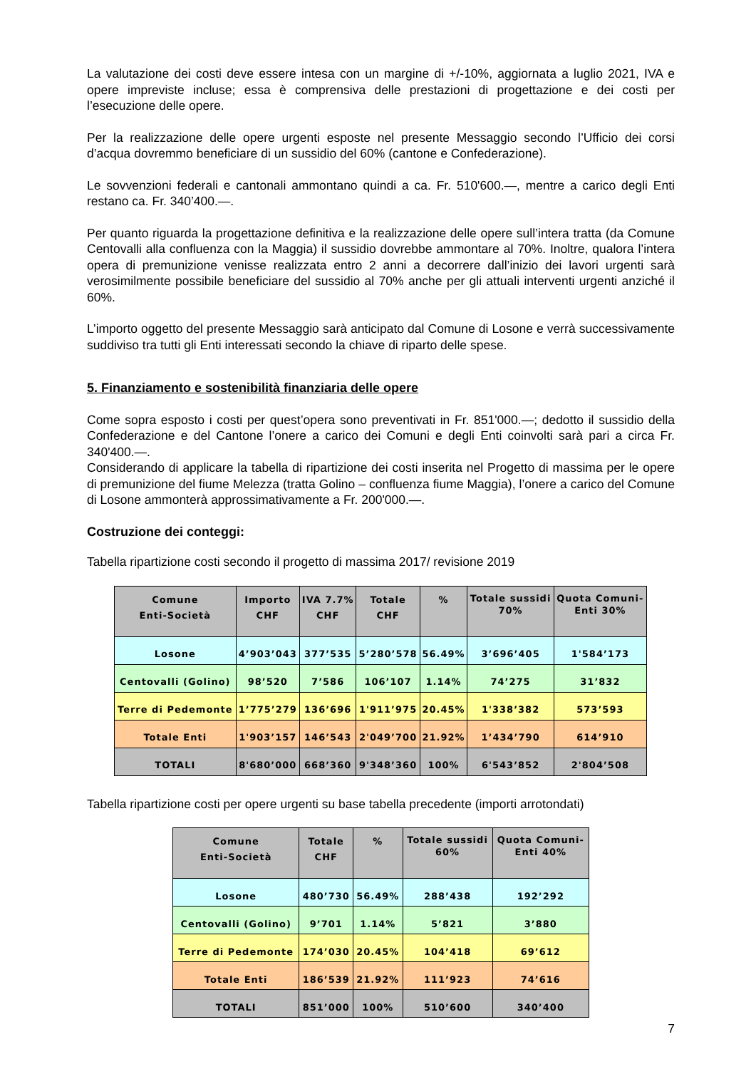La valutazione dei costi deve essere intesa con un margine di +/-10%, aggiornata a luglio 2021, IVA e opere impreviste incluse; essa è comprensiva delle prestazioni di progettazione e dei costi per l’esecuzione delle opere.
Per la realizzazione delle opere urgenti esposte nel presente Messaggio secondo l’Ufficio dei corsi d’acqua dovremmo beneficiare di un sussidio del 60% (cantone e Confederazione).
Le sovvenzioni federali e cantonali ammontano quindi a ca. Fr. 510'600.—, mentre a carico degli Enti restano ca. Fr. 340’400.—.
Per quanto riguarda la progettazione definitiva e la realizzazione delle opere sull’intera tratta (da Comune Centovalli alla confluenza con la Maggia) il sussidio dovrebbe ammontare al 70%. Inoltre, qualora l’intera opera di premunizione venisse realizzata entro 2 anni a decorrere dall’inizio dei lavori urgenti sarà verosimilmente possibile beneficiare del sussidio al 70% anche per gli attuali interventi urgenti anziché il 60%.
L’importo oggetto del presente Messaggio sarà anticipato dal Comune di Losone e verrà successivamente suddiviso tra tutti gli Enti interessati secondo la chiave di riparto delle spese.
5. Finanziamento e sostenibilità finanziaria delle opere
Come sopra esposto i costi per quest’opera sono preventivati in Fr. 851'000.—; dedotto il sussidio della Confederazione e del Cantone l’onere a carico dei Comuni e degli Enti coinvolti sarà pari a circa Fr. 340'400.—.
Considerando di applicare la tabella di ripartizione dei costi inserita nel Progetto di massima per le opere di premunizione del fiume Melezza (tratta Golino – confluenza fiume Maggia), l’onere a carico del Comune di Losone ammonterà approssimativamente a Fr. 200'000.—.
Costruzione dei conteggi:
Tabella ripartizione costi secondo il progetto di massima 2017/ revisione 2019
| Comune Enti-Società | Importo CHF | IVA 7.7% CHF | Totale CHF | % | Totale sussidi 70% | Quota Comuni- Enti 30% |
| --- | --- | --- | --- | --- | --- | --- |
| Losone | 4’903’043 | 377’535 | 5’280’578 | 56.49% | 3’696’405 | 1'584’173 |
| Centovalli (Golino) | 98’520 | 7’586 | 106’107 | 1.14% | 74’275 | 31’832 |
| Terre di Pedemonte | 1’775’279 | 136’696 | 1'911’975 | 20.45% | 1'338’382 | 573’593 |
| Totale Enti | 1'903’157 | 146’543 | 2'049’700 | 21.92% | 1’434’790 | 614’910 |
| TOTALI | 8'680’000 | 668’360 | 9'348’360 | 100% | 6'543’852 | 2'804’508 |
Tabella ripartizione costi per opere urgenti su base tabella precedente (importi arrotondati)
| Comune Enti-Società | Totale CHF | % | Totale sussidi 60% | Quota Comuni- Enti 40% |
| --- | --- | --- | --- | --- |
| Losone | 480’730 | 56.49% | 288’438 | 192’292 |
| Centovalli (Golino) | 9’701 | 1.14% | 5’821 | 3’880 |
| Terre di Pedemonte | 174’030 | 20.45% | 104’418 | 69’612 |
| Totale Enti | 186’539 | 21.92% | 111’923 | 74’616 |
| TOTALI | 851’000 | 100% | 510’600 | 340’400 |
7